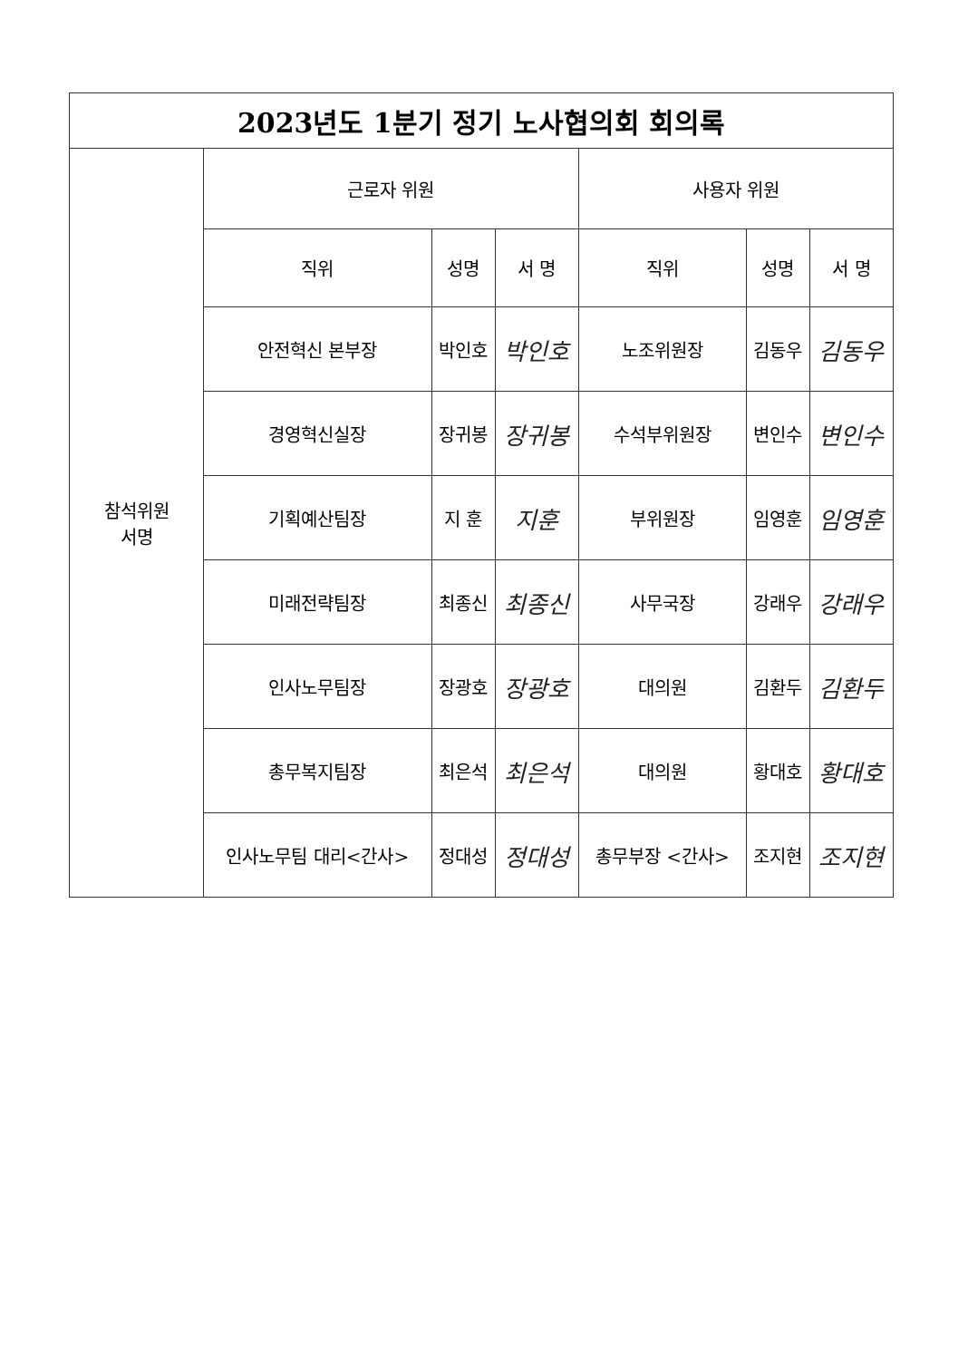| 2023년도 1분기 정기 노사협의회 회의록 | | | | | | |
| --- | --- | --- | --- | --- | --- | --- |
| 참석위원 서명 | 근로자 위원 | | | 사용자 위원 | | |
| | 직위 | 성명 | 서 명 | 직위 | 성명 | 서 명 |
| | 안전혁신 본부장 | 박인호 | 박인호 | 노조위원장 | 김동우 | 김동우 |
| | 경영혁신실장 | 장귀봉 | 장귀봉 | 수석부위원장 | 변인수 | 변인수 |
| | 기획예산팀장 | 지 훈 | 지훈 | 부위원장 | 임영훈 | 임영훈 |
| | 미래전략팀장 | 최종신 | 최종신 | 사무국장 | 강래우 | 강래우 |
| | 인사노무팀장 | 장광호 | 장광호 | 대의원 | 김환두 | 김환두 |
| | 총무복지팀장 | 최은석 | 최은석 | 대의원 | 황대호 | 황대호 |
| | 인사노무팀 대리<간사> | 정대성 | 정대성 | 총무부장 <간사> | 조지현 | 조지현 |